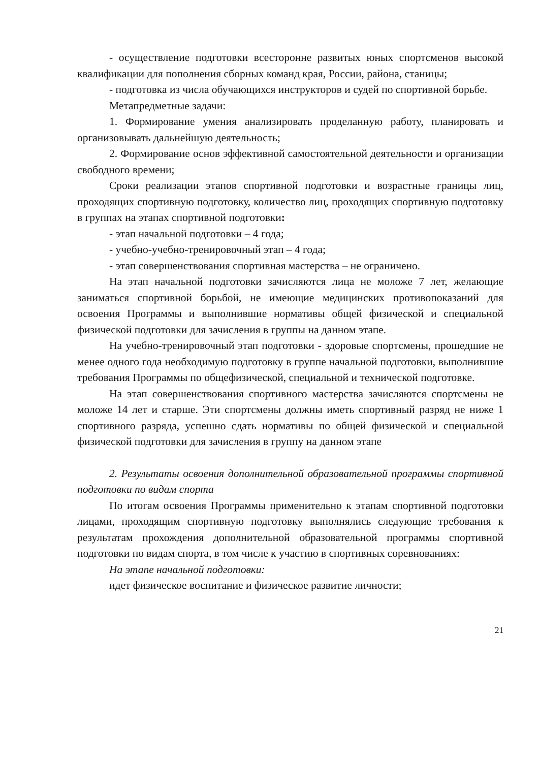- осуществление подготовки всесторонне развитых юных спортсменов высокой квалификации для пополнения сборных команд края, России, района, станицы;
- подготовка из числа обучающихся инструкторов и судей по спортивной борьбе.
Метапредметные задачи:
1. Формирование умения анализировать проделанную работу, планировать и организовывать дальнейшую деятельность;
2. Формирование основ эффективной самостоятельной деятельности и организации свободного времени;
Сроки реализации этапов спортивной подготовки и возрастные границы лиц, проходящих спортивную подготовку, количество лиц, проходящих спортивную подготовку в группах на этапах спортивной подготовки:
- этап начальной подготовки – 4 года;
- учебно-учебно-тренировочный этап – 4 года;
- этап совершенствования спортивная мастерства – не ограничено.
На этап начальной подготовки зачисляются лица не моложе 7 лет, желающие заниматься спортивной борьбой, не имеющие медицинских противопоказаний для освоения Программы и выполнившие нормативы общей физической и специальной физической подготовки для зачисления в группы на данном этапе.
На учебно-тренировочный этап подготовки - здоровые спортсмены, прошедшие не менее одного года необходимую подготовку в группе начальной подготовки, выполнившие требования Программы по общефизической, специальной и технической подготовке.
На этап совершенствования спортивного мастерства зачисляются спортсмены не моложе 14 лет и старше. Эти спортсмены должны иметь спортивный разряд не ниже 1 спортивного разряда, успешно сдать нормативы по общей физической и специальной физической подготовки для зачисления в группу на данном этапе
2. Результаты освоения дополнительной образовательной программы спортивной подготовки по видам спорта
По итогам освоения Программы применительно к этапам спортивной подготовки лицами, проходящим спортивную подготовку выполнялись следующие требования к результатам прохождения дополнительной образовательной программы спортивной подготовки по видам спорта, в том числе к участию в спортивных соревнованиях:
На этапе начальной подготовки:
идет физическое воспитание и физическое развитие личности;
21